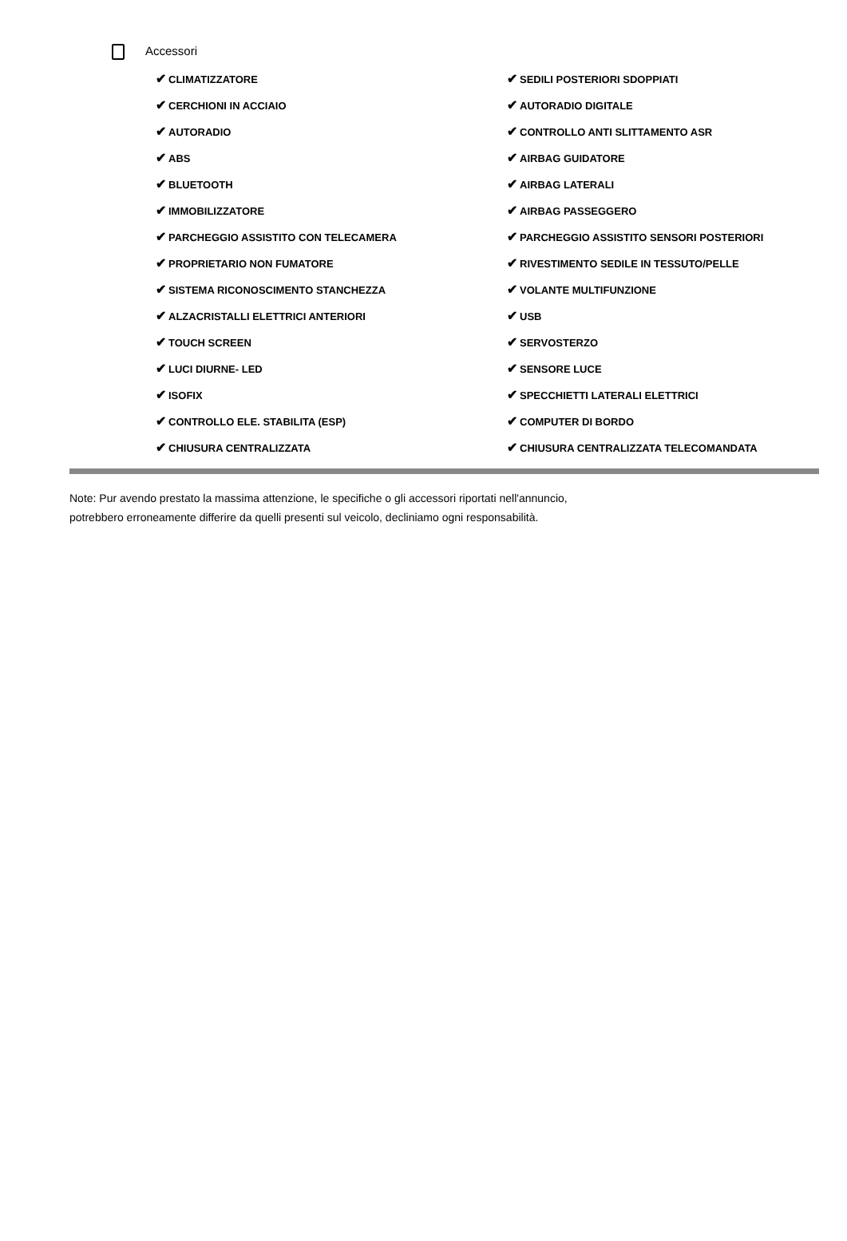Accessori
| ✔ CLIMATIZZATORE | ✔ SEDILI POSTERIORI SDOPPIATI |
| ✔ CERCHIONI IN ACCIAIO | ✔ AUTORADIO DIGITALE |
| ✔ AUTORADIO | ✔ CONTROLLO ANTI SLITTAMENTO ASR |
| ✔ ABS | ✔ AIRBAG GUIDATORE |
| ✔ BLUETOOTH | ✔ AIRBAG LATERALI |
| ✔ IMMOBILIZZATORE | ✔ AIRBAG PASSEGGERO |
| ✔ PARCHEGGIO ASSISTITO CON TELECAMERA | ✔ PARCHEGGIO ASSISTITO SENSORI POSTERIORI |
| ✔ PROPRIETARIO NON FUMATORE | ✔ RIVESTIMENTO SEDILE IN TESSUTO/PELLE |
| ✔ SISTEMA RICONOSCIMENTO STANCHEZZA | ✔ VOLANTE MULTIFUNZIONE |
| ✔ ALZACRISTALLI ELETTRICI ANTERIORI | ✔ USB |
| ✔ TOUCH SCREEN | ✔ SERVOSTERZO |
| ✔ LUCI DIURNE- LED | ✔ SENSORE LUCE |
| ✔ ISOFIX | ✔ SPECCHIETTI LATERALI ELETTRICI |
| ✔ CONTROLLO ELE. STABILITA (ESP) | ✔ COMPUTER DI BORDO |
| ✔ CHIUSURA CENTRALIZZATA | ✔ CHIUSURA CENTRALIZZATA TELECOMANDATA |
Note: Pur avendo prestato la massima attenzione, le specifiche o gli accessori riportati nell'annuncio,
potrebbero erroneamente differire da quelli presenti sul veicolo, decliniamo ogni responsabilità.